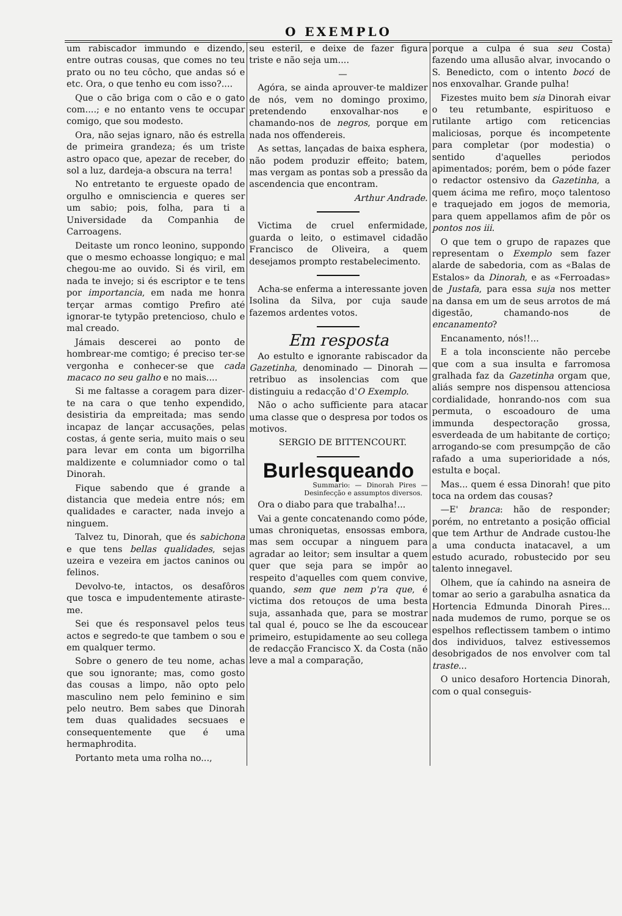O EXEMPLO
um rabiscador immundo e dizendo, entre outras cousas, que comes no teu prato ou no teu côcho, que andas só e etc. Ora, o que tenho eu com isso?....
Que o cão briga com o cão e o gato com....; e no entanto vens te occupar comigo, que sou modesto.
Ora, não sejas ignaro, não és estrella de primeira grandeza; és um triste astro opaco que, apezar de receber, do sol a luz, dardeja-a obscura na terra!
No entretanto te ergueste opado de orgulho e omnisciencia e queres ser um sabio; pois, folha, para ti a Universidade da Companhia de Carroagens.
Deitaste um ronco leonino, suppondo que o mesmo echoasse longiquo; e mal chegou-me ao ouvido. Si és viril, em nada te invejo; si és escriptor e te tens por importancia, em nada me honra terçar armas comtigo Prefiro até ignorar-te tytypão pretencioso, chulo e mal creado.
Jámais descerei ao ponto de hombrear-me comtigo; é preciso ter-se vergonha e conhecer-se que cada macaco no seu galho e no mais....
Si me faltasse a coragem para dizer-te na cara o que tenho expendido, desistiria da empreitada; mas sendo incapaz de lançar accusações, pelas costas, á gente seria, muito mais o seu para levar em conta um bigorrilha maldizente e columniador como o tal Dinorah.
Fique sabendo que é grande a distancia que medeia entre nós; em qualidades e caracter, nada invejo a ninguem.
Talvez tu, Dinorah, que és sabichona e que tens bellas qualidades, sejas uzeira e vezeira em jactos caninos ou felinos.
Devolvo-te, intactos, os desafôros que tosca e impudentemente atiraste-me.
Sei que és responsavel pelos teus actos e segredo-te que tambem o sou e em qualquer termo.
Sobre o genero de teu nome, achas que sou ignorante; mas, como gosto das cousas a limpo, não opto pelo masculino nem pelo feminino e sim pelo neutro. Bem sabes que Dinorah tem duas qualidades secsuaes e consequentemente que é uma hermaphrodita.
Portanto meta uma rolha no...,
seu esteril, e deixe de fazer figura triste e não seja um....
—
Agóra, se ainda aprouver-te maldizer de nós, vem no domingo proximo, pretendendo enxovalhar-nos e chamando-nos de negros, porque em nada nos offendereis.
As settas, lançadas de baixa esphera, não podem produzir effeito; batem, mas vergam as pontas sob a pressão da ascendencia que encontram.
Arthur Andrade.
Victima de cruel enfermidade, guarda o leito, o estimavel cidadão Francisco de Oliveira, a quem desejamos prompto restabelecimento.
Acha-se enferma a interessante joven Isolina da Silva, por cuja saude fazemos ardentes votos.
Em resposta
Ao estulto e ignorante rabiscador da Gazetinha, denominado — Dinorah — retribuo as insolencias com que distinguiu a redacção d'O Exemplo.
Não o acho sufficiente para atacar uma classe que o despresa por todos os motivos.
SERGIO DE BITTENCOURT.
Burlesqueando
Summario: — Dinorah Pires — Desinfecção e assumptos diversos.
Ora o diabo para que trabalha!...
Vai a gente concatenando como póde, umas chroniquetas, ensossas embora, mas sem occupar a ninguem para agradar ao leitor; sem insultar a quem quer que seja para se impôr ao respeito d'aquelles com quem convive, quando, sem que nem p'ra que, é victima dos retouços de uma besta suja, assanhada que, para se mostrar tal qual é, pouco se lhe da escoucear primeiro, estupidamente ao seu collega de redacção Francisco X. da Costa (não leve a mal a comparação,
porque a culpa é sua seu Costa) fazendo uma allusão alvar, invocando o S. Benedicto, com o intento bocó de nos enxovalhar. Grande pulha!
Fizestes muito bem sia Dinorah eivar o teu retumbante, espirituoso e rutilante artigo com reticencias maliciosas, porque és incompetente para completar (por modestia) o sentido d'aquelles periodos apimentados; porém, bem o póde fazer o redactor ostensivo da Gazetinha, a quem ácima me refiro, moço talentoso e traquejado em jogos de memoria, para quem appellamos afim de pôr os pontos nos iii.
O que tem o grupo de rapazes que representam o Exemplo sem fazer alarde de sabedoria, com as «Balas de Estalos» da Dinorah, e as «Ferroadas» de Justafa, para essa suja nos metter na dansa em um de seus arrotos de má digestão, chamando-nos de encanamento?
Encanamento, nós!!...
E a tola inconsciente não percebe que com a sua insulta e farromosa gralhada faz da Gazetinha orgam que, aliás sempre nos dispensou attenciosa cordialidade, honrando-nos com sua permuta, o escoadouro de uma immunda despectoração grossa, esverdeada de um habitante de cortiço; arrogando-se com presumpção de cão rafado a uma superioridade a nós, estulta e boçal.
Mas... quem é essa Dinorah! que pito toca na ordem das cousas?
—E' branca: hão de responder; porém, no entretanto a posição official que tem Arthur de Andrade custou-lhe a uma conducta inatacavel, a um estudo acurado, robustecido por seu talento innegavel.
Olhem, que ía cahindo na asneira de tomar ao serio a garabulha asnatica da Hortencia Edmunda Dinorah Pires... nada mudemos de rumo, porque se os espelhos reflectissem tambem o intimo dos individuos, talvez estivessemos desobrigados de nos envolver com tal traste...
O unico desaforo Hortencia Dinorah, com o qual conseguis-